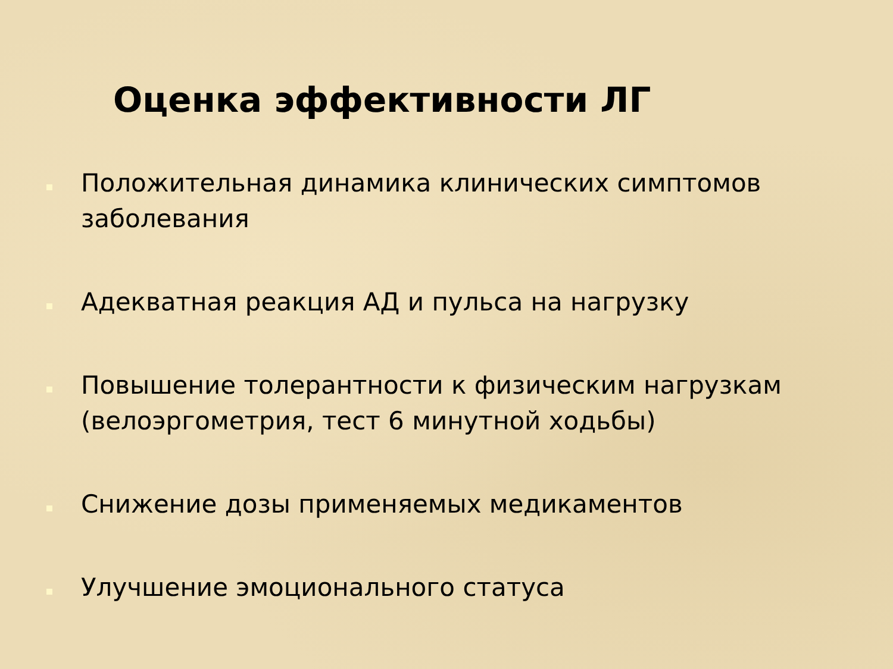Оценка эффективности ЛГ
Положительная динамика клинических симптомов заболевания
Адекватная реакция АД и пульса на нагрузку
Повышение толерантности к физическим нагрузкам (велоэргометрия, тест 6 минутной ходьбы)
Снижение дозы применяемых медикаментов
Улучшение эмоционального статуса